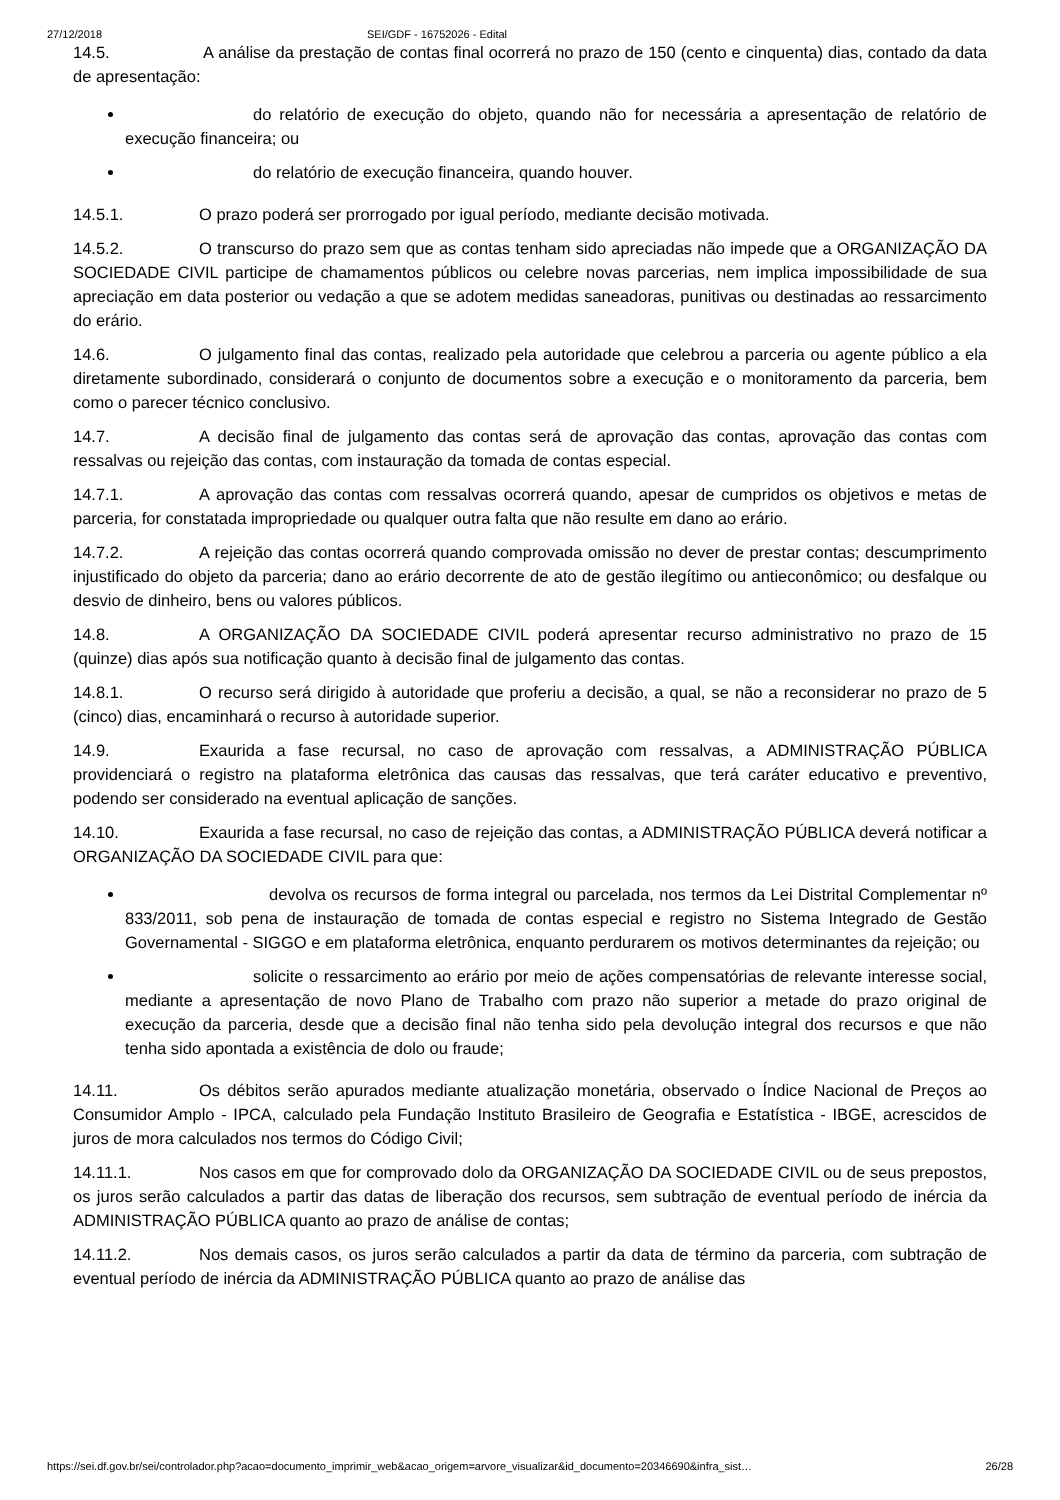27/12/2018 SEI/GDF - 16752026 - Edital
14.5. A análise da prestação de contas final ocorrerá no prazo de 150 (cento e cinquenta) dias, contado da data de apresentação:
do relatório de execução do objeto, quando não for necessária a apresentação de relatório de execução financeira; ou
do relatório de execução financeira, quando houver.
14.5.1. O prazo poderá ser prorrogado por igual período, mediante decisão motivada.
14.5.2. O transcurso do prazo sem que as contas tenham sido apreciadas não impede que a ORGANIZAÇÃO DA SOCIEDADE CIVIL participe de chamamentos públicos ou celebre novas parcerias, nem implica impossibilidade de sua apreciação em data posterior ou vedação a que se adotem medidas saneadoras, punitivas ou destinadas ao ressarcimento do erário.
14.6. O julgamento final das contas, realizado pela autoridade que celebrou a parceria ou agente público a ela diretamente subordinado, considerará o conjunto de documentos sobre a execução e o monitoramento da parceria, bem como o parecer técnico conclusivo.
14.7. A decisão final de julgamento das contas será de aprovação das contas, aprovação das contas com ressalvas ou rejeição das contas, com instauração da tomada de contas especial.
14.7.1. A aprovação das contas com ressalvas ocorrerá quando, apesar de cumpridos os objetivos e metas de parceria, for constatada impropriedade ou qualquer outra falta que não resulte em dano ao erário.
14.7.2. A rejeição das contas ocorrerá quando comprovada omissão no dever de prestar contas; descumprimento injustificado do objeto da parceria; dano ao erário decorrente de ato de gestão ilegítimo ou antieconômico; ou desfalque ou desvio de dinheiro, bens ou valores públicos.
14.8. A ORGANIZAÇÃO DA SOCIEDADE CIVIL poderá apresentar recurso administrativo no prazo de 15 (quinze) dias após sua notificação quanto à decisão final de julgamento das contas.
14.8.1. O recurso será dirigido à autoridade que proferiu a decisão, a qual, se não a reconsiderar no prazo de 5 (cinco) dias, encaminhará o recurso à autoridade superior.
14.9. Exaurida a fase recursal, no caso de aprovação com ressalvas, a ADMINISTRAÇÃO PÚBLICA providenciará o registro na plataforma eletrônica das causas das ressalvas, que terá caráter educativo e preventivo, podendo ser considerado na eventual aplicação de sanções.
14.10. Exaurida a fase recursal, no caso de rejeição das contas, a ADMINISTRAÇÃO PÚBLICA deverá notificar a ORGANIZAÇÃO DA SOCIEDADE CIVIL para que:
devolva os recursos de forma integral ou parcelada, nos termos da Lei Distrital Complementar nº 833/2011, sob pena de instauração de tomada de contas especial e registro no Sistema Integrado de Gestão Governamental - SIGGO e em plataforma eletrônica, enquanto perdurarem os motivos determinantes da rejeição; ou
solicite o ressarcimento ao erário por meio de ações compensatórias de relevante interesse social, mediante a apresentação de novo Plano de Trabalho com prazo não superior a metade do prazo original de execução da parceria, desde que a decisão final não tenha sido pela devolução integral dos recursos e que não tenha sido apontada a existência de dolo ou fraude;
14.11. Os débitos serão apurados mediante atualização monetária, observado o Índice Nacional de Preços ao Consumidor Amplo - IPCA, calculado pela Fundação Instituto Brasileiro de Geografia e Estatística - IBGE, acrescidos de juros de mora calculados nos termos do Código Civil;
14.11.1. Nos casos em que for comprovado dolo da ORGANIZAÇÃO DA SOCIEDADE CIVIL ou de seus prepostos, os juros serão calculados a partir das datas de liberação dos recursos, sem subtração de eventual período de inércia da ADMINISTRAÇÃO PÚBLICA quanto ao prazo de análise de contas;
14.11.2. Nos demais casos, os juros serão calculados a partir da data de término da parceria, com subtração de eventual período de inércia da ADMINISTRAÇÃO PÚBLICA quanto ao prazo de análise das
https://sei.df.gov.br/sei/controlador.php?acao=documento_imprimir_web&acao_origem=arvore_visualizar&id_documento=20346690&infra_sist… 26/28